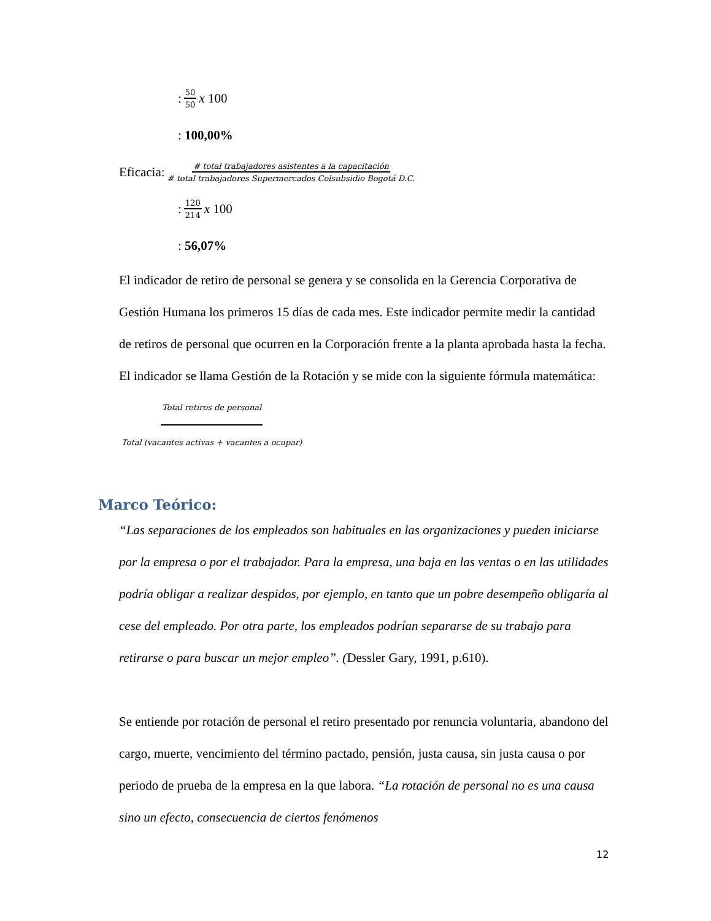: 50 50 x 100
: 100,00%
Eficacia: # total trabajadores asistentes a la capacitación # total trabajadores Supermercados Colsubsidio Bogotá D.C.
: 120 214 x 100
: 56,07%
El indicador de retiro de personal se genera y se consolida en la Gerencia Corporativa de Gestión Humana los primeros 15 días de cada mes. Este indicador permite medir la cantidad de retiros de personal que ocurren en la Corporación frente a la planta aprobada hasta la fecha. El indicador se llama Gestión de la Rotación y se mide con la siguiente fórmula matemática: Total retiros de personal Total (vacantes activas + vacantes a ocupar)
Marco Teórico:
“Las separaciones de los empleados son habituales en las organizaciones y pueden iniciarse por la empresa o por el trabajador. Para la empresa, una baja en las ventas o en las utilidades podría obligar a realizar despidos, por ejemplo, en tanto que un pobre desempeño obligaría al cese del empleado. Por otra parte, los empleados podrían separarse de su trabajo para retirarse o para buscar un mejor empleo”. (Dessler Gary, 1991, p.610).
Se entiende por rotación de personal el retiro presentado por renuncia voluntaria, abandono del cargo, muerte, vencimiento del término pactado, pensión, justa causa, sin justa causa o por periodo de prueba de la empresa en la que labora. “La rotación de personal no es una causa sino un efecto, consecuencia de ciertos fenómenos
12